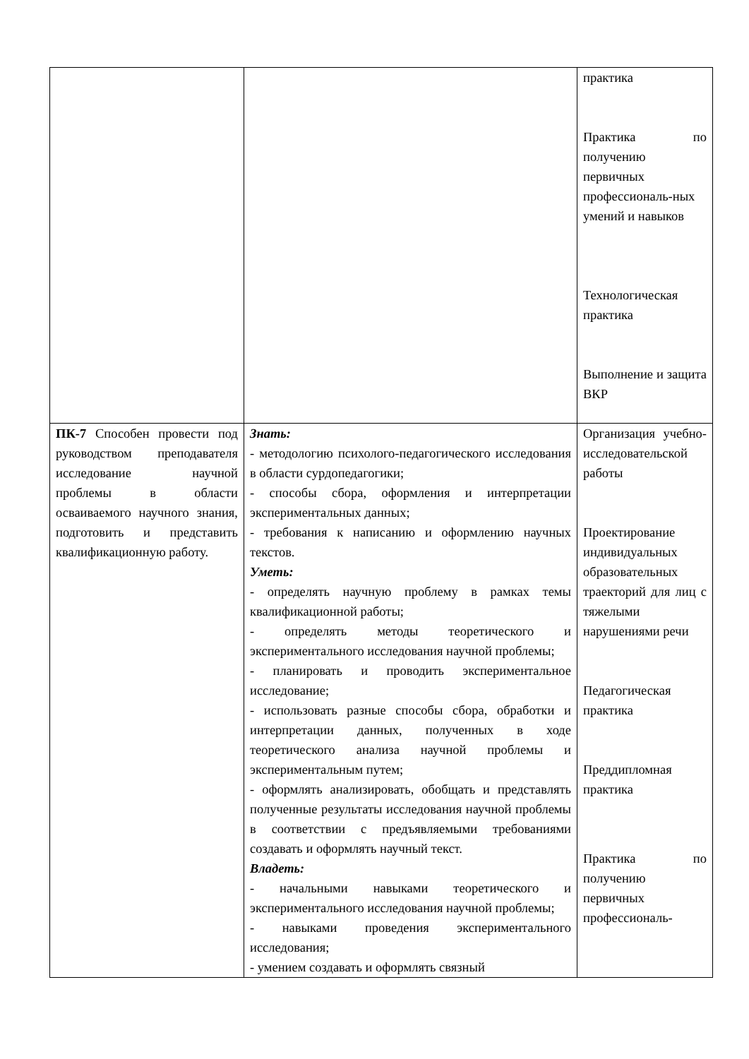| | | практика Практика по получению первичных профессиональ-ных умений и навыков Технологическая практика Выполнение и защита ВКР |
| ПК-7 Способен провести под руководством преподавателя исследование научной проблемы в области осваиваемого научного знания, подготовить и представить квалификационную работу. | Знать: - методологию психолого-педагогического исследования в области сурдопедагогики; - способы сбора, оформления и интерпретации экспериментальных данных; - требования к написанию и оформлению научных текстов. Уметь: - определять научную проблему в рамках темы квалификационной работы; - определять методы теоретического и экспериментального исследования научной проблемы; - планировать и проводить экспериментальное исследование; - использовать разные способы сбора, обработки и интерпретации данных, полученных в ходе теоретического анализа научной проблемы и экспериментальным путем; - оформлять анализировать, обобщать и представлять полученные результаты исследования научной проблемы в соответствии с предъявляемыми требованиями создавать и оформлять научный текст. Владеть: - начальными навыками теоретического и экспериментального исследования научной проблемы; - навыками проведения экспериментального исследования; - умением создавать и оформлять связный | Организация учебно-исследовательской работы Проектирование индивидуальных образовательных траекторий для лиц с тяжелыми нарушениями речи Педагогическая практика Преддипломная практика Практика по получению первичных профессиональ- |